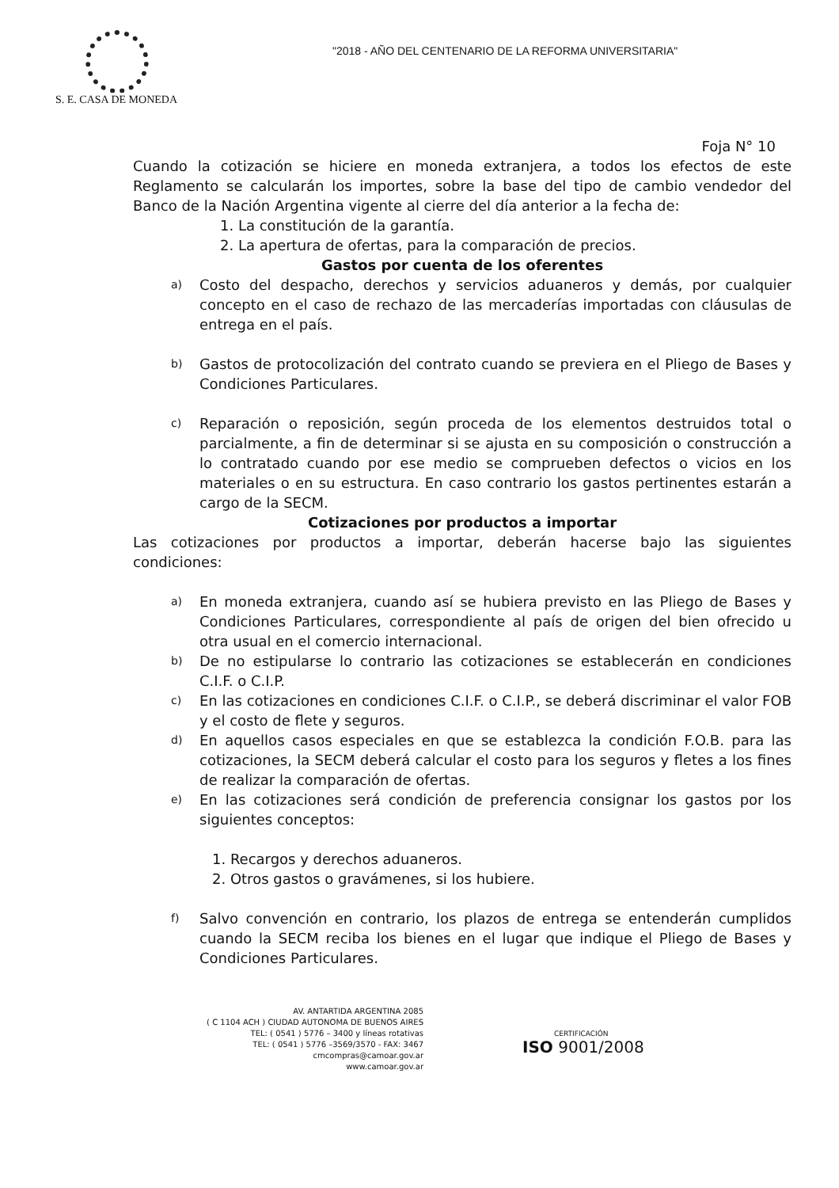"2018 - AÑO DEL CENTENARIO DE LA REFORMA UNIVERSITARIA"
S. E. CASA DE MONEDA
Foja N° 10
Cuando la cotización se hiciere en moneda extranjera, a todos los efectos de este Reglamento se calcularán los importes, sobre la base del tipo de cambio vendedor del Banco de la Nación Argentina vigente al cierre del día anterior a la fecha de:
1. La constitución de la garantía.
2. La apertura de ofertas, para la comparación de precios.
Gastos por cuenta de los oferentes
a) Costo del despacho, derechos y servicios aduaneros y demás, por cualquier concepto en el caso de rechazo de las mercaderías importadas con cláusulas de entrega en el país.
b) Gastos de protocolización del contrato cuando se previera en el Pliego de Bases y Condiciones Particulares.
c) Reparación o reposición, según proceda de los elementos destruidos total o parcialmente, a fin de determinar si se ajusta en su composición o construcción a lo contratado cuando por ese medio se comprueben defectos o vicios en los materiales o en su estructura. En caso contrario los gastos pertinentes estarán a cargo de la SECM.
Cotizaciones por productos a importar
Las cotizaciones por productos a importar, deberán hacerse bajo las siguientes condiciones:
a) En moneda extranjera, cuando así se hubiera previsto en las Pliego de Bases y Condiciones Particulares, correspondiente al país de origen del bien ofrecido u otra usual en el comercio internacional.
b) De no estipularse lo contrario las cotizaciones se establecerán en condiciones C.I.F. o C.I.P.
c) En las cotizaciones en condiciones C.I.F. o C.I.P., se deberá discriminar el valor FOB y el costo de flete y seguros.
d) En aquellos casos especiales en que se establezca la condición F.O.B. para las cotizaciones, la SECM deberá calcular el costo para los seguros y fletes a los fines de realizar la comparación de ofertas.
e) En las cotizaciones será condición de preferencia consignar los gastos por los siguientes conceptos:
1. Recargos y derechos aduaneros.
2. Otros gastos o gravámenes, si los hubiere.
f) Salvo convención en contrario, los plazos de entrega se entenderán cumplidos cuando la SECM reciba los bienes en el lugar que indique el Pliego de Bases y Condiciones Particulares.
AV. ANTARTIDA ARGENTINA 2085
( C 1104 ACH ) CIUDAD AUTONOMA DE BUENOS AIRES
TEL: ( 0541 ) 5776 – 3400 y líneas rotativas
TEL: ( 0541 ) 5776 –3569/3570 - FAX: 3467
cmcompras@camoar.gov.ar
www.camoar.gov.ar
CERTIFICACIÓN
ISO 9001/2008